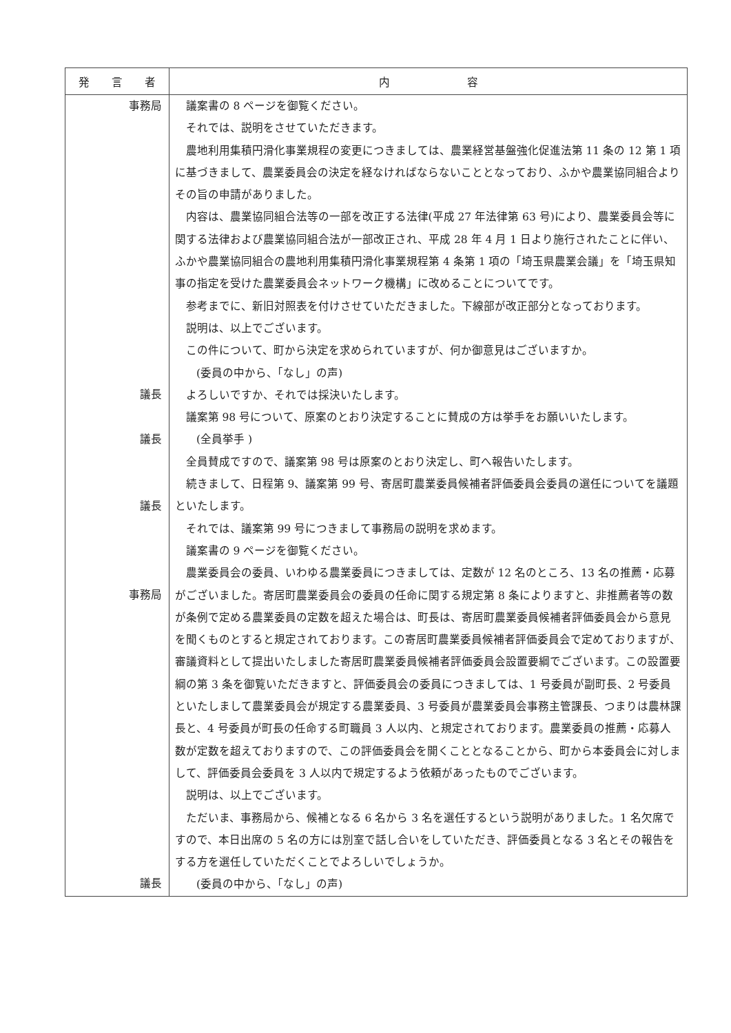| 発 言 者 | 内 容 |
| --- | --- |
| 事務局 議長 議長 議長 事務局 議長 | 議案書の 8 ページを御覧ください。 それでは、説明をさせていただきます。 農地利用集積円滑化事業規程の変更につきましては、農業経営基盤強化促進法第 11 条の 12 第 1 項に基づきまして、農業委員会の決定を経なければならないこととなっており、ふかや農業協同組合よりその旨の申請がありました。 内容は、農業協同組合法等の一部を改正する法律(平成 27 年法律第 63 号)により、農業委員会等に関する法律および農業協同組合法が一部改正され、平成 28 年 4 月 1 日より施行されたことに伴い、ふかや農業協同組合の農地利用集積円滑化事業規程第 4 条第 1 項の「埼玉県農業会議」を「埼玉県知事の指定を受けた農業委員会ネットワーク機構」に改めることについてです。 参考までに、新旧対照表を付けさせていただきました。下線部が改正部分となっております。 説明は、以上でございます。 この件について、町から決定を求められていますが、何か御意見はございますか。 (委員の中から、「なし」の声) よろしいですか、それでは採決いたします。 議案第 98 号について、原案のとおり決定することに賛成の方は挙手をお願いいたします。 (全員挙手 ) 全員賛成ですので、議案第 98 号は原案のとおり決定し、町へ報告いたします。 続きまして、日程第 9、議案第 99 号、寄居町農業委員候補者評価委員会委員の選任についてを議題といたします。 それでは、議案第 99 号につきまして事務局の説明を求めます。 議案書の 9 ページを御覧ください。 農業委員会の委員、いわゆる農業委員につきましては、定数が 12 名のところ、13 名の推薦・応募がございました。寄居町農業委員会の委員の任命に関する規定第 8 条によりますと、非推薦者等の数が条例で定める農業委員の定数を超えた場合は、町長は、寄居町農業委員候補者評価委員会から意見を聞くものとすると規定されております。この寄居町農業委員候補者評価委員会で定めておりますが、審議資料として提出いたしました寄居町農業委員候補者評価委員会設置要綱でございます。この設置要綱の第 3 条を御覧いただきますと、評価委員会の委員につきましては、1 号委員が副町長、2 号委員といたしまして農業委員会が規定する農業委員、3 号委員が農業委員会事務主管課長、つまりは農林課長と、4 号委員が町長の任命する町職員 3 人以内、と規定されております。農業委員の推薦・応募人数が定数を超えておりますので、この評価委員会を開くこととなることから、町から本委員会に対しまして、評価委員会委員を 3 人以内で規定するよう依頼があったものでございます。 説明は、以上でございます。 ただいま、事務局から、候補となる 6 名から 3 名を選任するという説明がありました。1 名欠席ですので、本日出席の 5 名の方には別室で話し合いをしていただき、評価委員となる 3 名とその報告をする方を選任していただくことでよろしいでしょうか。 (委員の中から、「なし」の声) |